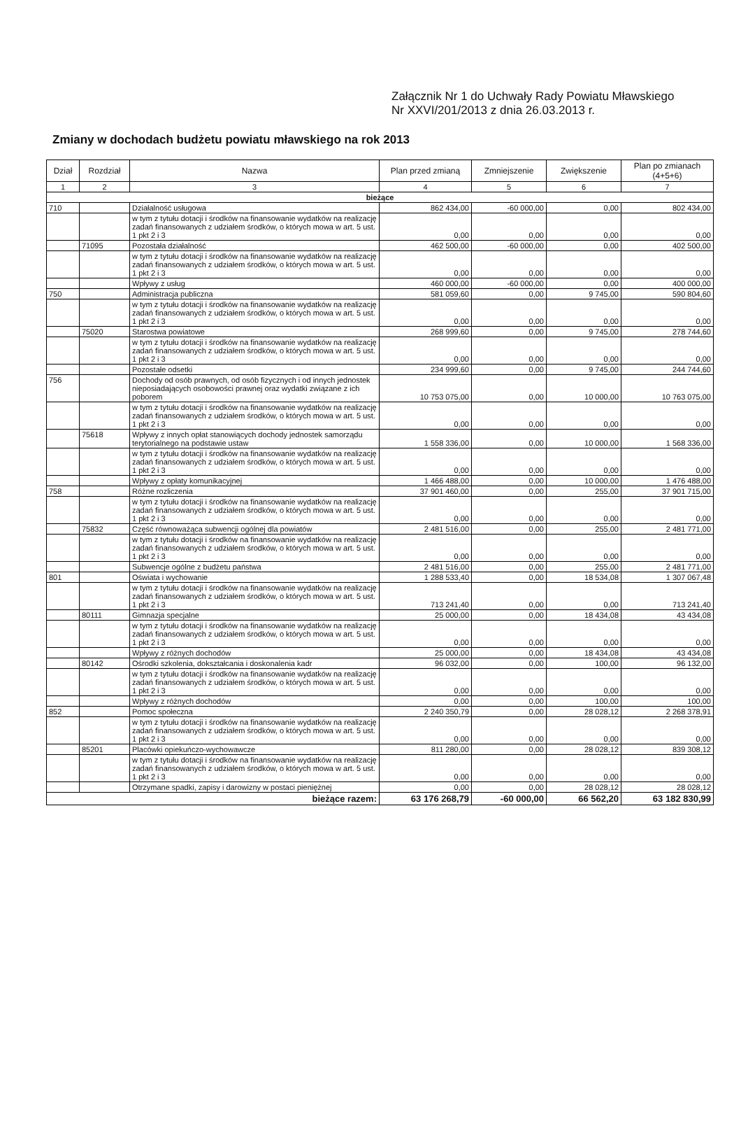Załącznik Nr 1 do Uchwały Rady Powiatu Mławskiego
Nr XXVI/201/2013 z dnia 26.03.2013 r.
Zmiany w dochodach budżetu powiatu mławskiego na rok 2013
| Dział | Rozdział | Nazwa | Plan przed zmianą | Zmniejszenie | Zwiększenie | Plan po zmianach (4+5+6) |
| --- | --- | --- | --- | --- | --- | --- |
| 1 | 2 | 3 | 4 | 5 | 6 | 7 |
| bieżące | | | | | | |
| 710 | | Działalność usługowa | 862 434,00 | -60 000,00 | 0,00 | 802 434,00 |
| | | w tym z tytułu dotacji i środków na finansowanie wydatków na realizację zadań finansowanych z udziałem środków, o których mowa w art. 5 ust. 1 pkt 2 i 3 | 0,00 | 0,00 | 0,00 | 0,00 |
| | 71095 | Pozostała działalność | 462 500,00 | -60 000,00 | 0,00 | 402 500,00 |
| | | w tym z tytułu dotacji i środków na finansowanie wydatków na realizację zadań finansowanych z udziałem środków, o których mowa w art. 5 ust. 1 pkt 2 i 3 | 0,00 | 0,00 | 0,00 | 0,00 |
| | | Wpływy z usług | 460 000,00 | -60 000,00 | 0,00 | 400 000,00 |
| 750 | | Administracja publiczna | 581 059,60 | 0,00 | 9 745,00 | 590 804,60 |
| | | w tym z tytułu dotacji i środków na finansowanie wydatków na realizację zadań finansowanych z udziałem środków, o których mowa w art. 5 ust. 1 pkt 2 i 3 | 0,00 | 0,00 | 0,00 | 0,00 |
| | 75020 | Starostwa powiatowe | 268 999,60 | 0,00 | 9 745,00 | 278 744,60 |
| | | w tym z tytułu dotacji i środków na finansowanie wydatków na realizację zadań finansowanych z udziałem środków, o których mowa w art. 5 ust. 1 pkt 2 i 3 | 0,00 | 0,00 | 0,00 | 0,00 |
| | | Pozostałe odsetki | 234 999,60 | 0,00 | 9 745,00 | 244 744,60 |
| 756 | | Dochody od osób prawnych, od osób fizycznych i od innych jednostek nieposiadających osobowości prawnej oraz wydatki związane z ich poborem | 10 753 075,00 | 0,00 | 10 000,00 | 10 763 075,00 |
| | | w tym z tytułu dotacji i środków na finansowanie wydatków na realizację zadań finansowanych z udziałem środków, o których mowa w art. 5 ust. 1 pkt 2 i 3 | 0,00 | 0,00 | 0,00 | 0,00 |
| | 75618 | Wpływy z innych opłat stanowiących dochody jednostek samorządu terytorialnego na podstawie ustaw | 1 558 336,00 | 0,00 | 10 000,00 | 1 568 336,00 |
| | | w tym z tytułu dotacji i środków na finansowanie wydatków na realizację zadań finansowanych z udziałem środków, o których mowa w art. 5 ust. 1 pkt 2 i 3 | 0,00 | 0,00 | 0,00 | 0,00 |
| | | Wpływy z opłaty komunikacyjnej | 1 466 488,00 | 0,00 | 10 000,00 | 1 476 488,00 |
| 758 | | Różne rozliczenia | 37 901 460,00 | 0,00 | 255,00 | 37 901 715,00 |
| | | w tym z tytułu dotacji i środków na finansowanie wydatków na realizację zadań finansowanych z udziałem środków, o których mowa w art. 5 ust. 1 pkt 2 i 3 | 0,00 | 0,00 | 0,00 | 0,00 |
| | 75832 | Część równoważąca subwencji ogólnej dla powiatów | 2 481 516,00 | 0,00 | 255,00 | 2 481 771,00 |
| | | w tym z tytułu dotacji i środków na finansowanie wydatków na realizację zadań finansowanych z udziałem środków, o których mowa w art. 5 ust. 1 pkt 2 i 3 | 0,00 | 0,00 | 0,00 | 0,00 |
| | | Subwencje ogólne z budżetu państwa | 2 481 516,00 | 0,00 | 255,00 | 2 481 771,00 |
| 801 | | Oświata i wychowanie | 1 288 533,40 | 0,00 | 18 534,08 | 1 307 067,48 |
| | | w tym z tytułu dotacji i środków na finansowanie wydatków na realizację zadań finansowanych z udziałem środków, o których mowa w art. 5 ust. 1 pkt 2 i 3 | 713 241,40 | 0,00 | 0,00 | 713 241,40 |
| | 80111 | Gimnazja specjalne | 25 000,00 | 0,00 | 18 434,08 | 43 434,08 |
| | | w tym z tytułu dotacji i środków na finansowanie wydatków na realizację zadań finansowanych z udziałem środków, o których mowa w art. 5 ust. 1 pkt 2 i 3 | 0,00 | 0,00 | 0,00 | 0,00 |
| | | Wpływy z różnych dochodów | 25 000,00 | 0,00 | 18 434,08 | 43 434,08 |
| | 80142 | Ośrodki szkolenia, dokształcania i doskonalenia kadr | 96 032,00 | 0,00 | 100,00 | 96 132,00 |
| | | w tym z tytułu dotacji i środków na finansowanie wydatków na realizację zadań finansowanych z udziałem środków, o których mowa w art. 5 ust. 1 pkt 2 i 3 | 0,00 | 0,00 | 0,00 | 0,00 |
| | | Wpływy z różnych dochodów | 0,00 | 0,00 | 100,00 | 100,00 |
| 852 | | Pomoc społeczna | 2 240 350,79 | 0,00 | 28 028,12 | 2 268 378,91 |
| | | w tym z tytułu dotacji i środków na finansowanie wydatków na realizację zadań finansowanych z udziałem środków, o których mowa w art. 5 ust. 1 pkt 2 i 3 | 0,00 | 0,00 | 0,00 | 0,00 |
| | 85201 | Placówki opiekuńczo-wychowawcze | 811 280,00 | 0,00 | 28 028,12 | 839 308,12 |
| | | w tym z tytułu dotacji i środków na finansowanie wydatków na realizację zadań finansowanych z udziałem środków, o których mowa w art. 5 ust. 1 pkt 2 i 3 | 0,00 | 0,00 | 0,00 | 0,00 |
| | | Otrzymane spadki, zapisy i darowizny w postaci pieniężnej | 0,00 | 0,00 | 28 028,12 | 28 028,12 |
| bieżące razem: | | | 63 176 268,79 | -60 000,00 | 66 562,20 | 63 182 830,99 |